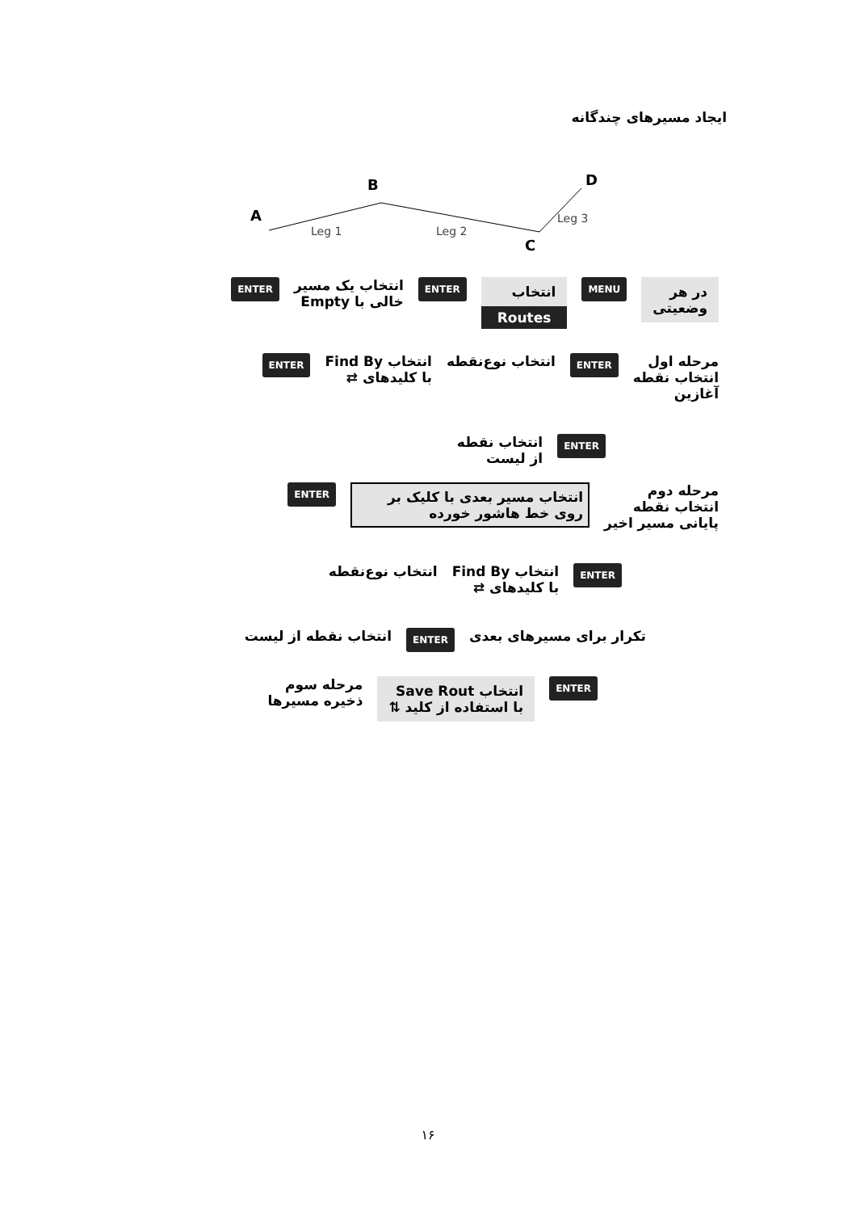ایجاد مسیرهای چندگانه
A
B
C
D
Leg 1
Leg 2
Leg 3
در هر
وضعیتی
MENU
انتخاب
Routes
ENTER
انتخاب یک مسیر
خالی با Empty
ENTER
مرحله اول
انتخاب نقطه
آغازین
ENTER
انتخاب نوع‌نقطه انتخاب Find By
با کلیدهای ⇄
ENTER
ENTER
انتخاب نقطه
از لیست
مرحله دوم
انتخاب نقطه
پایانی مسیر اخیر
انتخاب مسیر بعدی با کلیک بر روی خط هاشور خورده
ENTER
ENTER
انتخاب Find By
با کلیدهای ⇄
انتخاب نوع‌نقطه
تکرار برای مسیرهای بعدی
ENTER
انتخاب نقطه از لیست
ENTER
انتخاب Save Rout
با استفاده از کلید ⇅
مرحله سوم
ذخیره مسیرها
۱۶